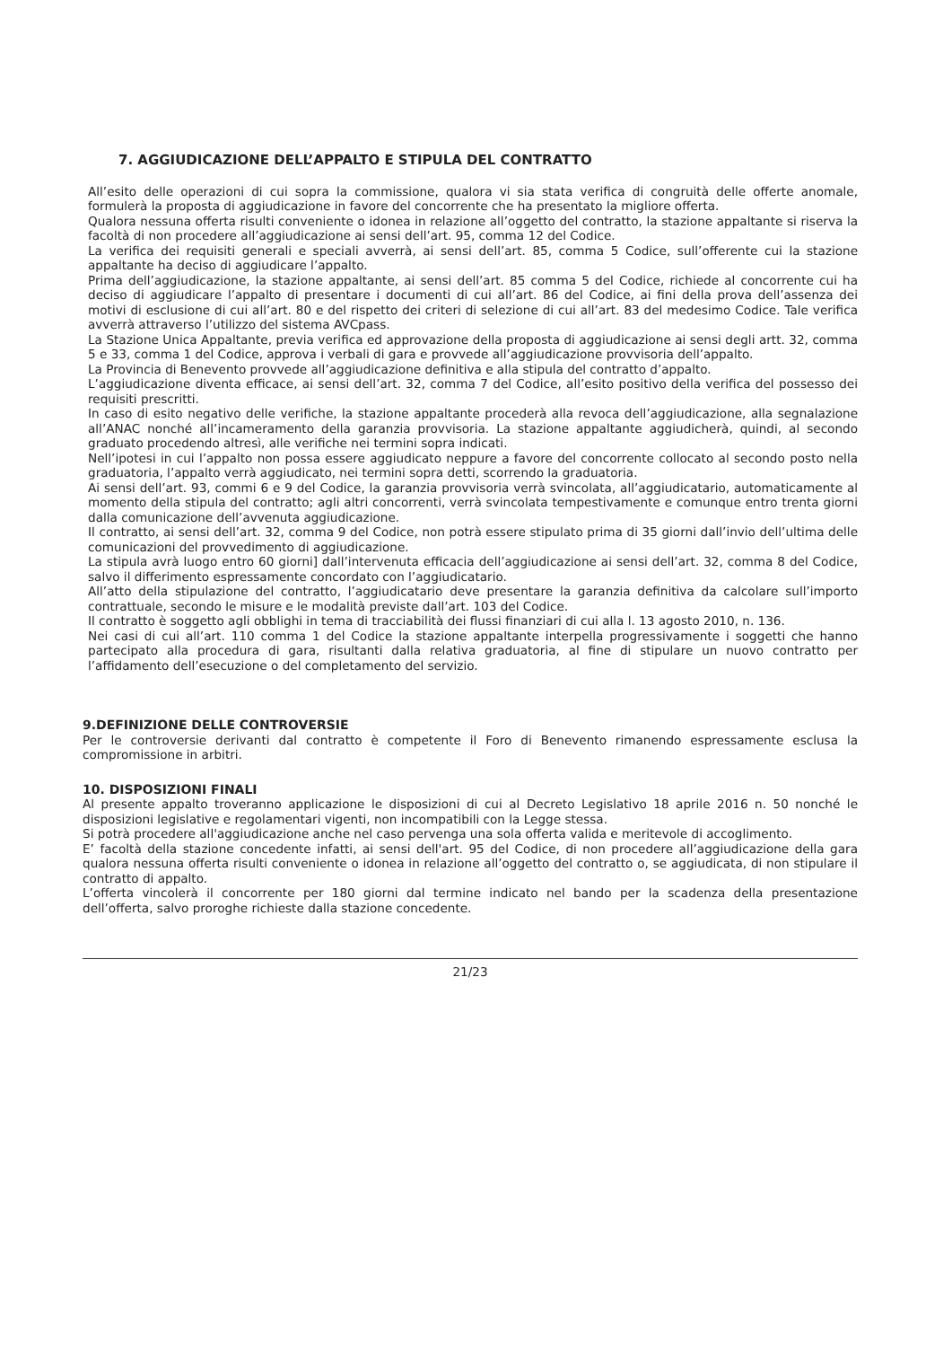7. AGGIUDICAZIONE DELL’APPALTO E STIPULA DEL CONTRATTO
All’esito delle operazioni di cui sopra la commissione, qualora vi sia stata verifica di congruità delle offerte anomale, formulerà la proposta di aggiudicazione in favore del concorrente che ha presentato la migliore offerta.
Qualora nessuna offerta risulti conveniente o idonea in relazione all’oggetto del contratto, la stazione appaltante si riserva la facoltà di non procedere all’aggiudicazione ai sensi dell’art. 95, comma 12 del Codice.
La verifica dei requisiti generali e speciali avverrà, ai sensi dell’art. 85, comma 5 Codice, sull’offerente cui la stazione appaltante ha deciso di aggiudicare l’appalto.
Prima dell’aggiudicazione, la stazione appaltante, ai sensi dell’art. 85 comma 5 del Codice, richiede al concorrente cui ha deciso di aggiudicare l’appalto di presentare i documenti di cui all’art. 86 del Codice, ai fini della prova dell’assenza dei motivi di esclusione di cui all’art. 80 e del rispetto dei criteri di selezione di cui all’art. 83 del medesimo Codice. Tale verifica avverrà attraverso l’utilizzo del sistema AVCpass.
La Stazione Unica Appaltante, previa verifica ed approvazione della proposta di aggiudicazione ai sensi degli artt. 32, comma 5 e 33, comma 1 del Codice, approva i verbali di gara e provvede all’aggiudicazione provvisoria dell’appalto.
La Provincia di Benevento provvede all’aggiudicazione definitiva e alla stipula del contratto d’appalto.
L’aggiudicazione diventa efficace, ai sensi dell’art. 32, comma 7 del Codice, all’esito positivo della verifica del possesso dei requisiti prescritti.
In caso di esito negativo delle verifiche, la stazione appaltante procederà alla revoca dell’aggiudicazione, alla segnalazione all’ANAC nonché all’incameramento della garanzia provvisoria. La stazione appaltante aggiudicherà, quindi, al secondo graduato procedendo altresì, alle verifiche nei termini sopra indicati.
Nell’ipotesi in cui l’appalto non possa essere aggiudicato neppure a favore del concorrente collocato al secondo posto nella graduatoria, l’appalto verrà aggiudicato, nei termini sopra detti, scorrendo la graduatoria.
Ai sensi dell’art. 93, commi 6 e 9 del Codice, la garanzia provvisoria verrà svincolata, all’aggiudicatario, automaticamente al momento della stipula del contratto; agli altri concorrenti, verrà svincolata tempestivamente e comunque entro trenta giorni dalla comunicazione dell’avvenuta aggiudicazione.
Il contratto, ai sensi dell’art. 32, comma 9 del Codice, non potrà essere stipulato prima di 35 giorni dall’invio dell’ultima delle comunicazioni del provvedimento di aggiudicazione.
La stipula avrà luogo entro 60 giorni] dall’intervenuta efficacia dell’aggiudicazione ai sensi dell’art. 32, comma 8 del Codice, salvo il differimento espressamente concordato con l’aggiudicatario.
All’atto della stipulazione del contratto, l’aggiudicatario deve presentare la garanzia definitiva da calcolare sull’importo contrattuale, secondo le misure e le modalità previste dall’art. 103 del Codice.
Il contratto è soggetto agli obblighi in tema di tracciabilità dei flussi finanziari di cui alla l. 13 agosto 2010, n. 136.
Nei casi di cui all’art. 110 comma 1 del Codice la stazione appaltante interpella progressivamente i soggetti che hanno partecipato alla procedura di gara, risultanti dalla relativa graduatoria, al fine di stipulare un nuovo contratto per l’affidamento dell’esecuzione o del completamento del servizio.
9.DEFINIZIONE DELLE CONTROVERSIE
Per le controversie derivanti dal contratto è competente il Foro di Benevento rimanendo espressamente esclusa la compromissione in arbitri.
10. DISPOSIZIONI FINALI
Al presente appalto troveranno applicazione le disposizioni di cui al Decreto Legislativo 18 aprile 2016 n. 50 nonché le disposizioni legislative e regolamentari vigenti, non incompatibili con la Legge stessa.
Si potrà procedere all'aggiudicazione anche nel caso pervenga una sola offerta valida e meritevole di accoglimento.
E’ facoltà della stazione concedente infatti, ai sensi dell'art. 95 del Codice, di non procedere all’aggiudicazione della gara qualora nessuna offerta risulti conveniente o idonea in relazione all’oggetto del contratto o, se aggiudicata, di non stipulare il contratto di appalto.
L’offerta vincolerà il concorrente per 180 giorni dal termine indicato nel bando per la scadenza della presentazione dell’offerta, salvo proroghe richieste dalla stazione concedente.
21/23